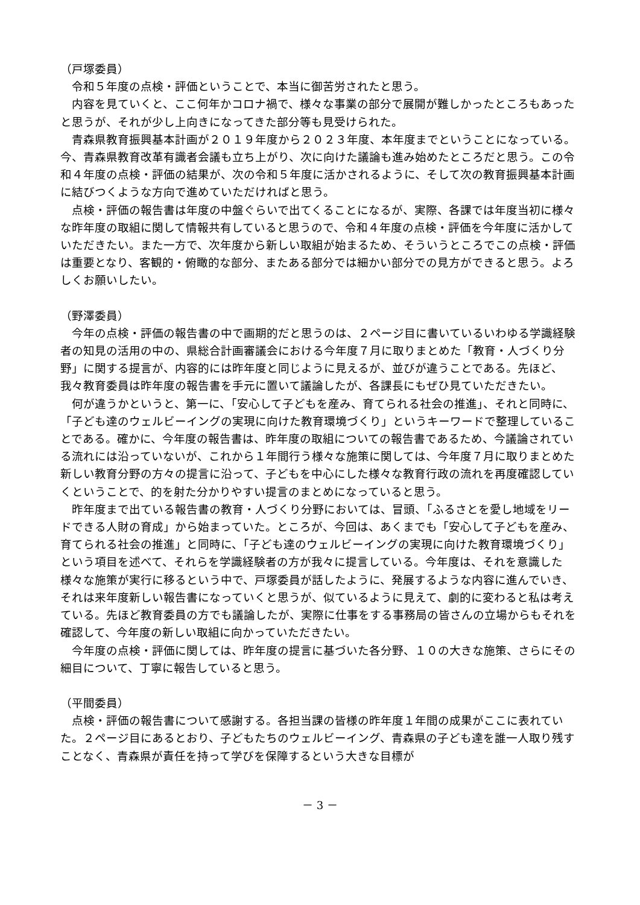（戸塚委員）
令和５年度の点検・評価ということで、本当に御苦労されたと思う。
内容を見ていくと、ここ何年かコロナ禍で、様々な事業の部分で展開が難しかったところもあったと思うが、それが少し上向きになってきた部分等も見受けられた。
青森県教育振興基本計画が２０１９年度から２０２３年度、本年度までということになっている。今、青森県教育改革有識者会議も立ち上がり、次に向けた議論も進み始めたところだと思う。この令和４年度の点検・評価の結果が、次の令和５年度に活かされるように、そして次の教育振興基本計画に結びつくような方向で進めていただければと思う。
点検・評価の報告書は年度の中盤ぐらいで出てくることになるが、実際、各課では年度当初に様々な昨年度の取組に関して情報共有していると思うので、令和４年度の点検・評価を今年度に活かしていただきたい。また一方で、次年度から新しい取組が始まるため、そういうところでこの点検・評価は重要となり、客観的・俯瞰的な部分、またある部分では細かい部分での見方ができると思う。よろしくお願いしたい。
（野澤委員）
今年の点検・評価の報告書の中で画期的だと思うのは、２ページ目に書いているいわゆる学識経験者の知見の活用の中の、県総合計画審議会における今年度７月に取りまとめた「教育・人づくり分野」に関する提言が、内容的には昨年度と同じように見えるが、並びが違うことである。先ほど、我々教育委員は昨年度の報告書を手元に置いて議論したが、各課長にもぜひ見ていただきたい。
何が違うかというと、第一に、「安心して子どもを産み、育てられる社会の推進」、それと同時に、「子ども達のウェルビーイングの実現に向けた教育環境づくり」というキーワードで整理していることである。確かに、今年度の報告書は、昨年度の取組についての報告書であるため、今議論されている流れには沿っていないが、これから１年間行う様々な施策に関しては、今年度７月に取りまとめた新しい教育分野の方々の提言に沿って、子どもを中心にした様々な教育行政の流れを再度確認していくということで、的を射た分かりやすい提言のまとめになっていると思う。
昨年度まで出ている報告書の教育・人づくり分野においては、冒頭、「ふるさとを愛し地域をリードできる人財の育成」から始まっていた。ところが、今回は、あくまでも「安心して子どもを産み、育てられる社会の推進」と同時に、「子ども達のウェルビーイングの実現に向けた教育環境づくり」という項目を述べて、それらを学識経験者の方が我々に提言している。今年度は、それを意識した様々な施策が実行に移るという中で、戸塚委員が話したように、発展するような内容に進んでいき、それは来年度新しい報告書になっていくと思うが、似ているように見えて、劇的に変わると私は考えている。先ほど教育委員の方でも議論したが、実際に仕事をする事務局の皆さんの立場からもそれを確認して、今年度の新しい取組に向かっていただきたい。
今年度の点検・評価に関しては、昨年度の提言に基づいた各分野、１０の大きな施策、さらにその細目について、丁寧に報告していると思う。
（平間委員）
点検・評価の報告書について感謝する。各担当課の皆様の昨年度１年間の成果がここに表れていた。２ページ目にあるとおり、子どもたちのウェルビーイング、青森県の子ども達を誰一人取り残すことなく、青森県が責任を持って学びを保障するという大きな目標が
－ 3 －